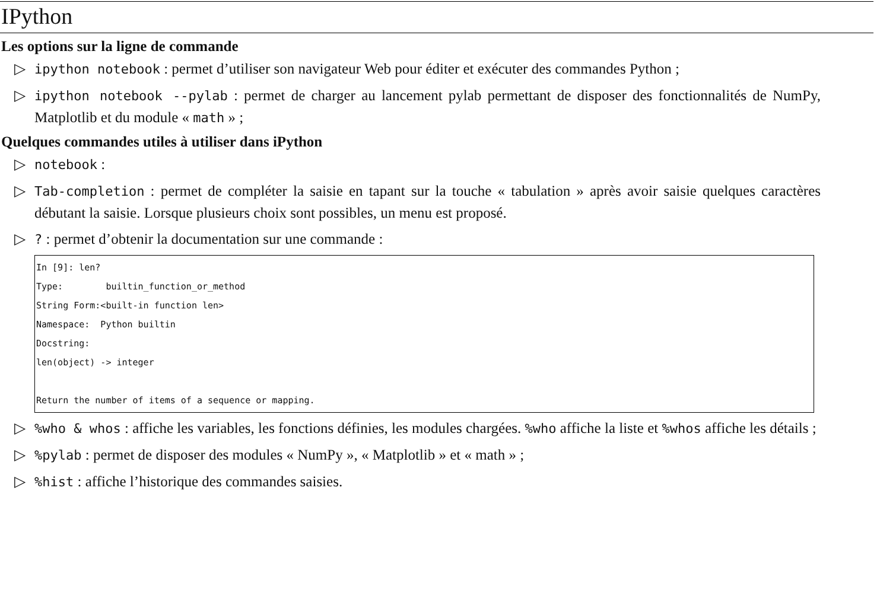IPython
Les options sur la ligne de commande
▷ ipython notebook : permet d’utiliser son navigateur Web pour éditer et exécuter des commandes Python ;
▷ ipython notebook --pylab : permet de charger au lancement pylab permettant de disposer des fonctionnalités de NumPy, Matplotlib et du module « math » ;
Quelques commandes utiles à utiliser dans iPython
▷ notebook :
▷ Tab-completion : permet de compléter la saisie en tapant sur la touche « tabulation » après avoir saisie quelques caractères débutant la saisie. Lorsque plusieurs choix sont possibles, un menu est proposé.
▷? : permet d’obtenir la documentation sur une commande :
In [9]: len?
Type:        builtin_function_or_method
String Form:<built-in function len>
Namespace:  Python builtin
Docstring:
len(object) -> integer

Return the number of items of a sequence or mapping.
▷%who & whos : affiche les variables, les fonctions définies, les modules chargées. %who affiche la liste et %whos affiche les détails ;
▷%pylab : permet de disposer des modules « NumPy », « Matplotlib » et « math » ;
▷%hist : affiche l’historique des commandes saisies.